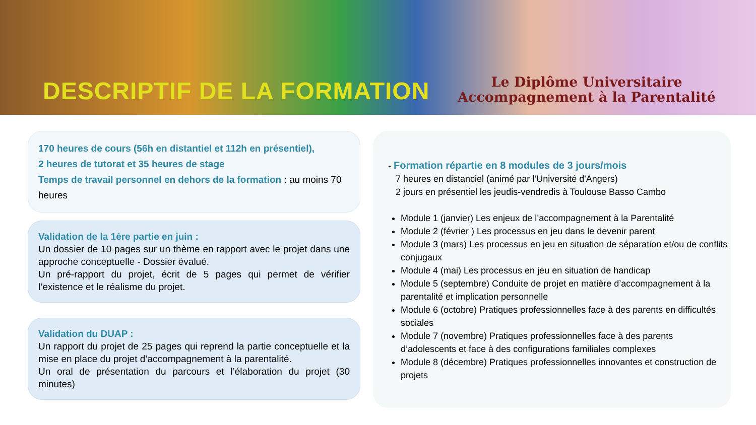DESCRIPTIF DE LA FORMATION
Le Diplôme Universitaire
Accompagnement à la Parentalité
170 heures de cours (56h en distantiel et 112h en présentiel),
2 heures de tutorat et 35 heures de stage
Temps de travail personnel en dehors de la formation : au moins 70 heures
Validation de la 1ère partie en juin :
Un dossier de 10 pages sur un thème en rapport avec le projet dans une approche conceptuelle - Dossier évalué.
Un pré-rapport du projet, écrit de 5 pages qui permet de vérifier l’existence et le réalisme du projet.
Validation du DUAP :
Un rapport du projet de 25 pages qui reprend la partie conceptuelle et la mise en place du projet d’accompagnement à la parentalité.
Un oral de présentation du parcours et l’élaboration du projet (30 minutes)
- Formation répartie en 8 modules de 3 jours/mois
7 heures en distanciel (animé par l’Université d'Angers)
2 jours en présentiel les jeudis-vendredis à Toulouse Basso Cambo
Module 1 (janvier) Les enjeux de l’accompagnement à la Parentalité
Module 2 (février ) Les processus en jeu dans le devenir parent
Module 3 (mars) Les processus en jeu en situation de séparation et/ou de conflits conjugaux
Module 4 (mai) Les processus en jeu en situation de handicap
Module 5 (septembre) Conduite de projet en matière d’accompagnement à la parentalité et implication personnelle
Module 6 (octobre) Pratiques professionnelles face à des parents en difficultés sociales
Module 7 (novembre) Pratiques professionnelles face à des parents d’adolescents et face à des configurations familiales complexes
Module 8 (décembre) Pratiques professionnelles innovantes et construction de projets